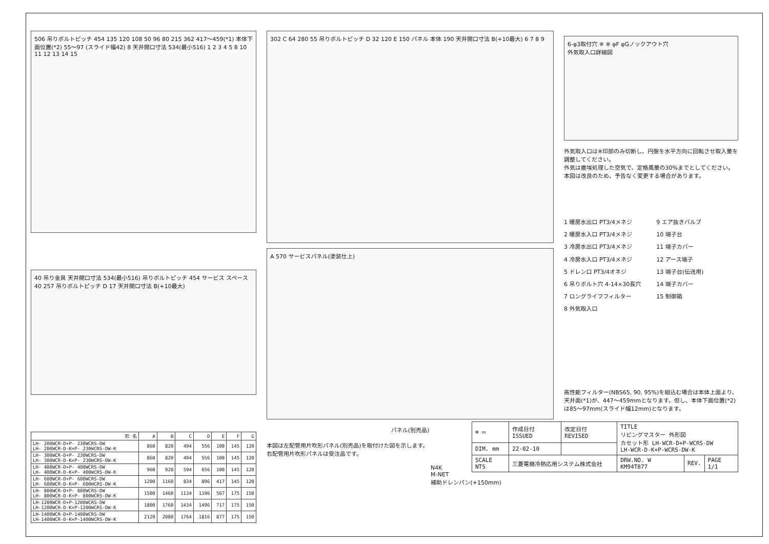506 吊りボルトピッチ 454 135 120 108 50 96 80 215 362 417～459(*1) 本体下面位置(*2) 55～97 (スライド幅42) 8 天井開口寸法 534(最小516) 1 2 3 4 5 8 10 11 12 13 14 15
40 吊り金具 天井開口寸法 534(最小516) 吊りボルトピッチ 454 サービス スペース 40 257 吊りボルトピッチ D 17 天井開口寸法 B(+10最大)
| 形 名 | A | B | C | D | E | F | G |
| --- | --- | --- | --- | --- | --- | --- | --- |
| LH- 200WCR-D+P- 230WCRS-DW LH- 200WCR-D-K+P- 230WCRS-DW-K | 860 | 820 | 494 | 556 | 100 | 145 | 120 |
| LH- 300WCR-D+P- 230WCRS-DW LH- 300WCR-D-K+P- 230WCRS-DW-K | 860 | 820 | 494 | 556 | 100 | 145 | 120 |
| LH- 400WCR-D+P- 400WCRS-DW LH- 400WCR-D-K+P- 400WCRS-DW-K | 960 | 920 | 594 | 656 | 100 | 145 | 120 |
| LH- 600WCR-D+P- 600WCRS-DW LH- 600WCR-D-K+P- 600WCRS-DW-K | 1200 | 1160 | 834 | 896 | 417 | 145 | 120 |
| LH- 800WCR-D+P- 800WCRS-DW LH- 800WCR-D-K+P- 800WCRS-DW-K | 1500 | 1460 | 1134 | 1196 | 567 | 175 | 150 |
| LH-1200WCR-D+P-1200WCRS-DW LH-1200WCR-D-K+P-1200WCRS-DW-K | 1800 | 1760 | 1434 | 1496 | 717 | 175 | 150 |
| LH-1400WCR-D+P-1400WCRS-DW LH-1400WCR-D-K+P-1400WCRS-DW-K | 2120 | 2080 | 1764 | 1816 | 877 | 175 | 150 |
302 C 64 280 55 吊りボルトピッチ D 32 120 E 150 パネル 本体 190 天井開口寸法 B(+10最大) 6 7 8 9
A 570 サービスパネル(塗装仕上)
パネル(別売品)
本図は左配管用片吹形パネル(別売品)を取付けた図を示します。
右配管用片吹形パネルは受注品です。
N4K
M-NET
補助ドレンパン(+150mm)
6-φ3取付穴 ※ ※ φF φGノックアウト穴
外気取入口詳細図
外気取入口は※印部のみ切断し、円盤を水平方向に回転させ取入量を調整してください。
外気は塵埃処理した空気で、定格風量の30%までとしてください。
本図は改良のため、予告なく変更する場合があります。
1 暖房水出口 PT3/4メネジ
2 暖房水入口 PT3/4メネジ
3 冷房水出口 PT3/4メネジ
4 冷房水入口 PT3/4メネジ
5 ドレン口 PT3/4オネジ
6 吊りボルト穴 4-14×30長穴
7 ロングライフフィルター
8 外気取入口
9 エア抜きバルブ
10 端子台
11 端子カバー
12 アース端子
13 端子台(伝送用)
14 端子カバー
15 制御箱
高性能フィルター(NBS65, 90, 95%)を組込む場合は本体上面より、天井面(*1)が、447～459mmとなります。但し、本体下面位置(*2)は85～97mm(スライド幅12mm)となります。
| ⊕ ▭ | 作成日付 ISSUED | 改定日付 REVISED | TITLE リビングマスター 外形図 カセット形 LH-WCR-D+P-WCRS-DW LH-WCR-D-K+P-WCRS-DW-K | | |
| DIM. mm | 22-02-10 | | | | |
| SCALE NTS | 三菱電機冷熱応用システム株式会社 | | DRW.NO. W KM94T877 | REV. | PAGE 1/1 |